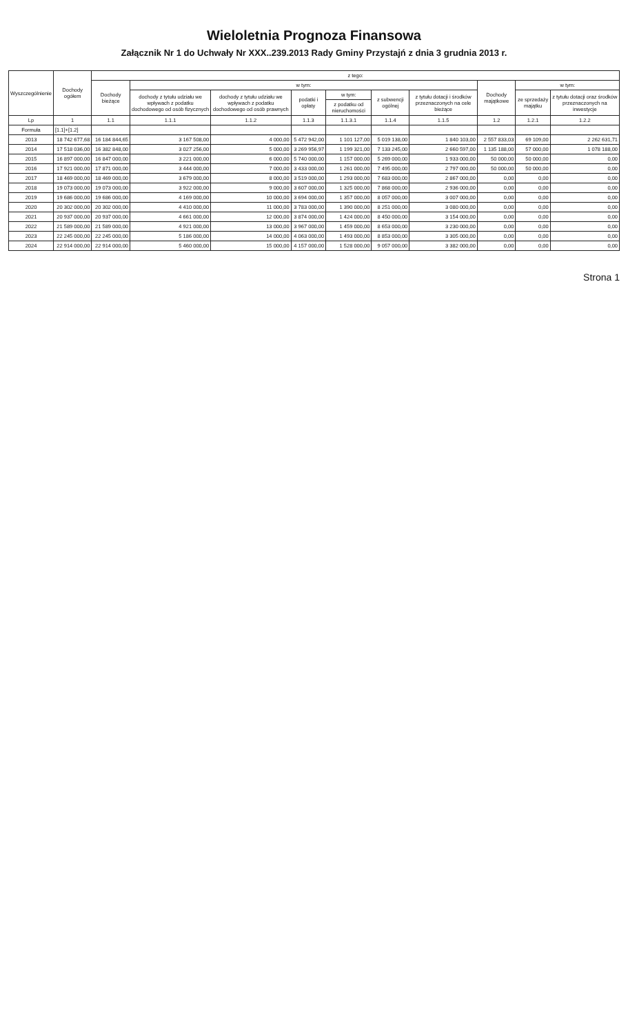Wieloletnia Prognoza Finansowa
Załącznik Nr 1 do Uchwały Nr XXX..239.2013 Rady Gminy Przystajń z dnia 3 grudnia 2013 r.
| Wyszczególnienie | Dochody ogółem | z tego: | | | | | | | | | |
| --- | --- | --- | --- | --- | --- | --- | --- | --- | --- | --- | --- |
| | | Dochody bieżące | w tym: | | | | | | Dochody majątkowe | w tym: | |
| | | | dochody z tytułu udziału we wpływach z podatku dochodowego od osób fizycznych | dochody z tytułu udziału we wpływach z podatku dochodowego od osób prawnych | podatki i opłaty | w tym: | z subwencji ogólnej | z tytułu dotacji i środków przeznaczonych na cele bieżące | | ze sprzedaży majątku | z tytułu dotacji oraz środków przeznaczonych na inwestycje |
| | | | | | | z podatku od nieruchomości | | | | | |
| Lp | 1 | 1.1 | 1.1.1 | 1.1.2 | 1.1.3 | 1.1.3.1 | 1.1.4 | 1.1.5 | 1.2 | 1.2.1 | 1.2.2 |
| Formuła | [1.1]+[1.2] | | | | | | | | | | |
| 2013 | 18 742 677,68 | 16 184 844,65 | 3 167 508,00 | 4 000,00 | 5 472 942,00 | 1 101 127,00 | 5 019 138,00 | 1 840 103,00 | 2 557 833,03 | 69 109,00 | 2 262 631,71 |
| 2014 | 17 518 036,00 | 16 382 848,00 | 3 027 256,00 | 5 000,00 | 3 269 956,97 | 1 199 321,00 | 7 133 245,00 | 2 660 597,00 | 1 135 188,00 | 57 000,00 | 1 078 188,00 |
| 2015 | 16 897 000,00 | 16 847 000,00 | 3 221 000,00 | 6 000,00 | 5 740 000,00 | 1 157 000,00 | 5 269 000,00 | 1 933 000,00 | 50 000,00 | 50 000,00 | 0,00 |
| 2016 | 17 921 000,00 | 17 871 000,00 | 3 444 000,00 | 7 000,00 | 3 433 000,00 | 1 261 000,00 | 7 495 000,00 | 2 797 000,00 | 50 000,00 | 50 000,00 | 0,00 |
| 2017 | 18 469 000,00 | 18 469 000,00 | 3 679 000,00 | 8 000,00 | 3 519 000,00 | 1 293 000,00 | 7 683 000,00 | 2 867 000,00 | 0,00 | 0,00 | 0,00 |
| 2018 | 19 073 000,00 | 19 073 000,00 | 3 922 000,00 | 9 000,00 | 3 607 000,00 | 1 325 000,00 | 7 868 000,00 | 2 936 000,00 | 0,00 | 0,00 | 0,00 |
| 2019 | 19 686 000,00 | 19 686 000,00 | 4 169 000,00 | 10 000,00 | 3 694 000,00 | 1 357 000,00 | 8 057 000,00 | 3 007 000,00 | 0,00 | 0,00 | 0,00 |
| 2020 | 20 302 000,00 | 20 302 000,00 | 4 410 000,00 | 11 000,00 | 3 783 000,00 | 1 390 000,00 | 8 251 000,00 | 3 080 000,00 | 0,00 | 0,00 | 0,00 |
| 2021 | 20 937 000,00 | 20 937 000,00 | 4 661 000,00 | 12 000,00 | 3 874 000,00 | 1 424 000,00 | 8 450 000,00 | 3 154 000,00 | 0,00 | 0,00 | 0,00 |
| 2022 | 21 589 000,00 | 21 589 000,00 | 4 921 000,00 | 13 000,00 | 3 967 000,00 | 1 459 000,00 | 8 653 000,00 | 3 230 000,00 | 0,00 | 0,00 | 0,00 |
| 2023 | 22 245 000,00 | 22 245 000,00 | 5 186 000,00 | 14 000,00 | 4 063 000,00 | 1 493 000,00 | 8 853 000,00 | 3 305 000,00 | 0,00 | 0,00 | 0,00 |
| 2024 | 22 914 000,00 | 22 914 000,00 | 5 460 000,00 | 15 000,00 | 4 157 000,00 | 1 528 000,00 | 9 057 000,00 | 3 382 000,00 | 0,00 | 0,00 | 0,00 |
Strona 1